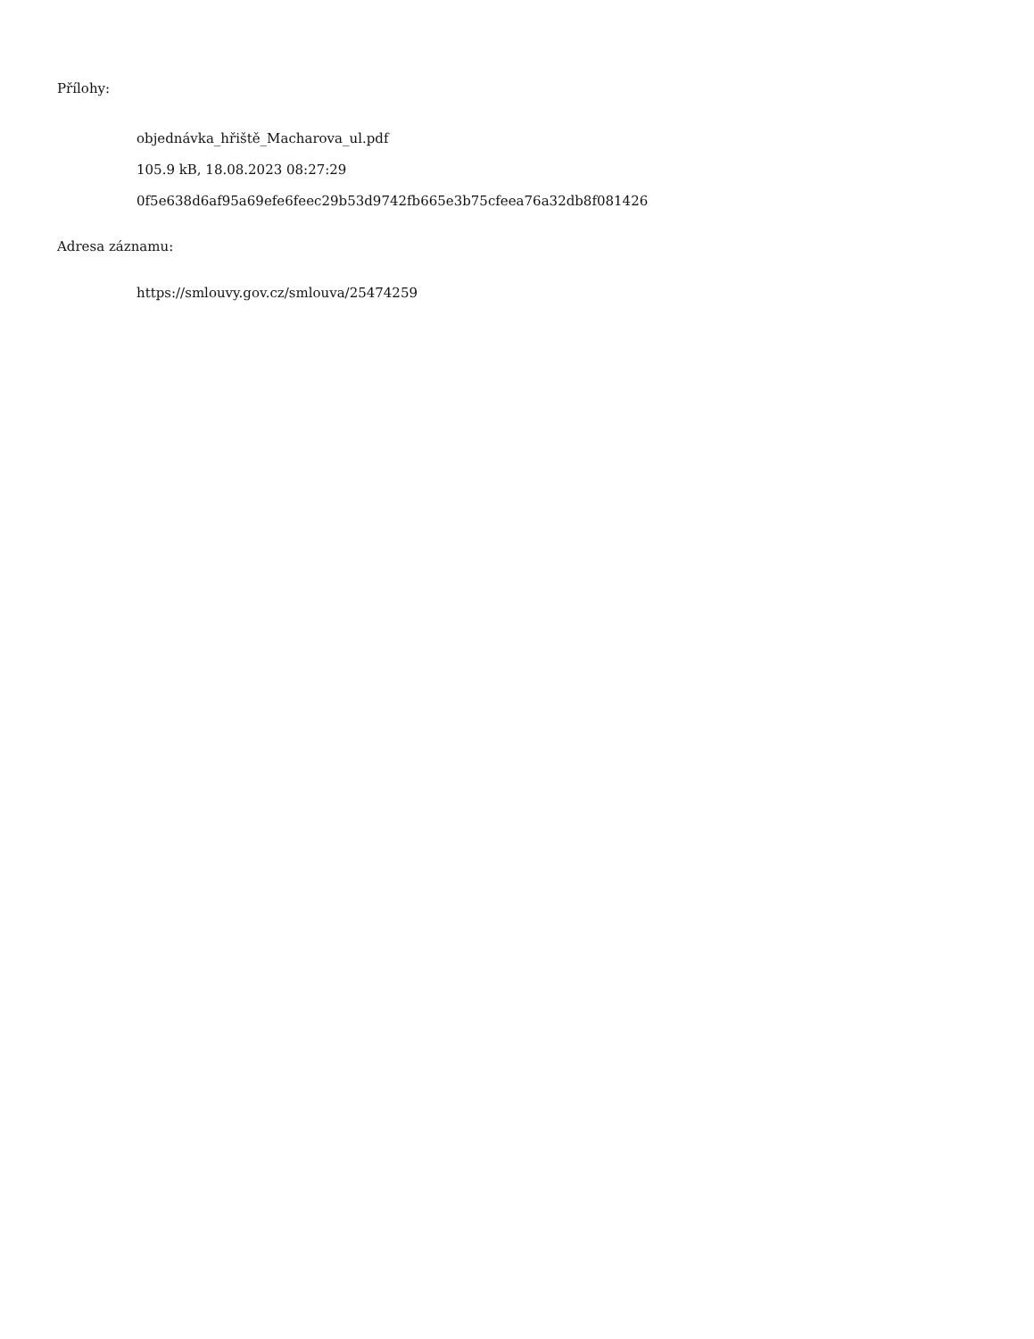Přílohy:
objednávka_hřiště_Macharova_ul.pdf
105.9 kB, 18.08.2023 08:27:29
0f5e638d6af95a69efe6feec29b53d9742fb665e3b75cfeea76a32db8f081426
Adresa záznamu:
https://smlouvy.gov.cz/smlouva/25474259